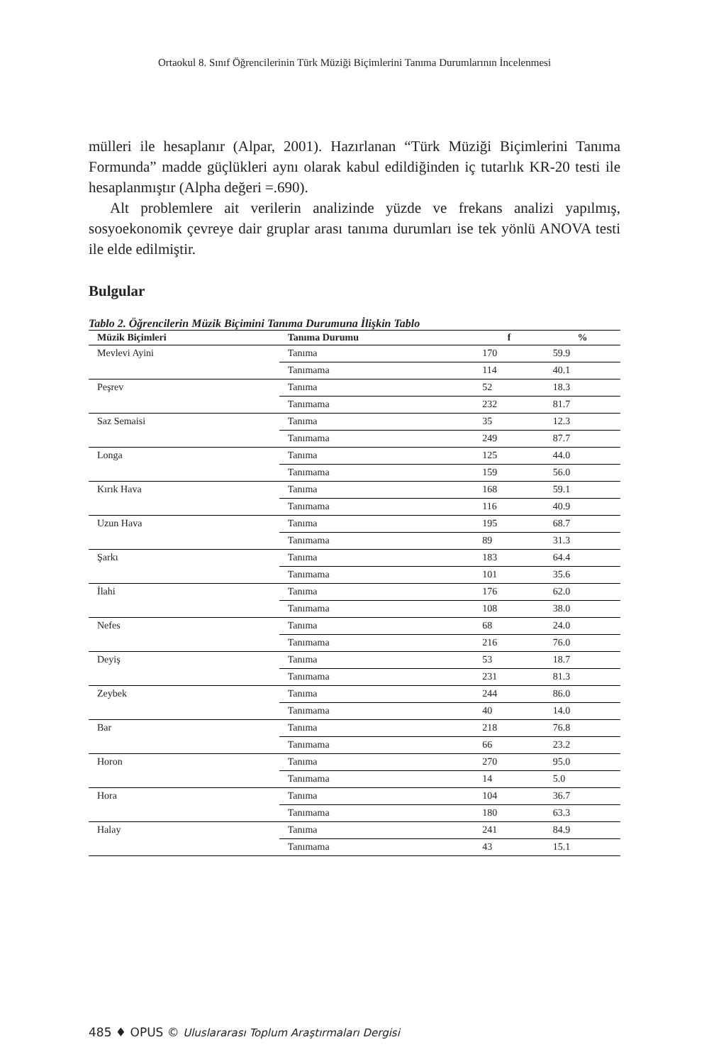Ortaokul 8. Sınıf Öğrencilerinin Türk Müziği Biçimlerini Tanıma Durumlarının İncelenmesi
mülleri ile hesaplanır (Alpar, 2001). Hazırlanan “Türk Müziği Biçimlerini Tanıma Formunda” madde güçlükleri aynı olarak kabul edildiğinden iç tutarlık KR-20 testi ile hesaplanmıştır (Alpha değeri =.690).
Alt problemlere ait verilerin analizinde yüzde ve frekans analizi yapılmış, sosyoekonomik çevreye dair gruplar arası tanıma durumları ise tek yönlü ANOVA testi ile elde edilmiştir.
Bulgular
Tablo 2. Öğrencilerin Müzik Biçimini Tanıma Durumuna İlişkin Tablo
| Müzik Biçimleri | Tanıma Durumu | f | % |
| --- | --- | --- | --- |
| Mevlevi Ayini | Tanıma | 170 | 59.9 |
| | Tanımama | 114 | 40.1 |
| Peşrev | Tanıma | 52 | 18.3 |
| | Tanımama | 232 | 81.7 |
| Saz Semaisi | Tanıma | 35 | 12.3 |
| | Tanımama | 249 | 87.7 |
| Longa | Tanıma | 125 | 44.0 |
| | Tanımama | 159 | 56.0 |
| Kırık Hava | Tanıma | 168 | 59.1 |
| | Tanımama | 116 | 40.9 |
| Uzun Hava | Tanıma | 195 | 68.7 |
| | Tanımama | 89 | 31.3 |
| Şarkı | Tanıma | 183 | 64.4 |
| | Tanımama | 101 | 35.6 |
| İlahi | Tanıma | 176 | 62.0 |
| | Tanımama | 108 | 38.0 |
| Nefes | Tanıma | 68 | 24.0 |
| | Tanımama | 216 | 76.0 |
| Deyiş | Tanıma | 53 | 18.7 |
| | Tanımama | 231 | 81.3 |
| Zeybek | Tanıma | 244 | 86.0 |
| | Tanımama | 40 | 14.0 |
| Bar | Tanıma | 218 | 76.8 |
| | Tanımama | 66 | 23.2 |
| Horon | Tanıma | 270 | 95.0 |
| | Tanımama | 14 | 5.0 |
| Hora | Tanıma | 104 | 36.7 |
| | Tanımama | 180 | 63.3 |
| Halay | Tanıma | 241 | 84.9 |
| | Tanımama | 43 | 15.1 |
485 ♦ OPUS © Uluslararası Toplum Araştırmaları Dergisi